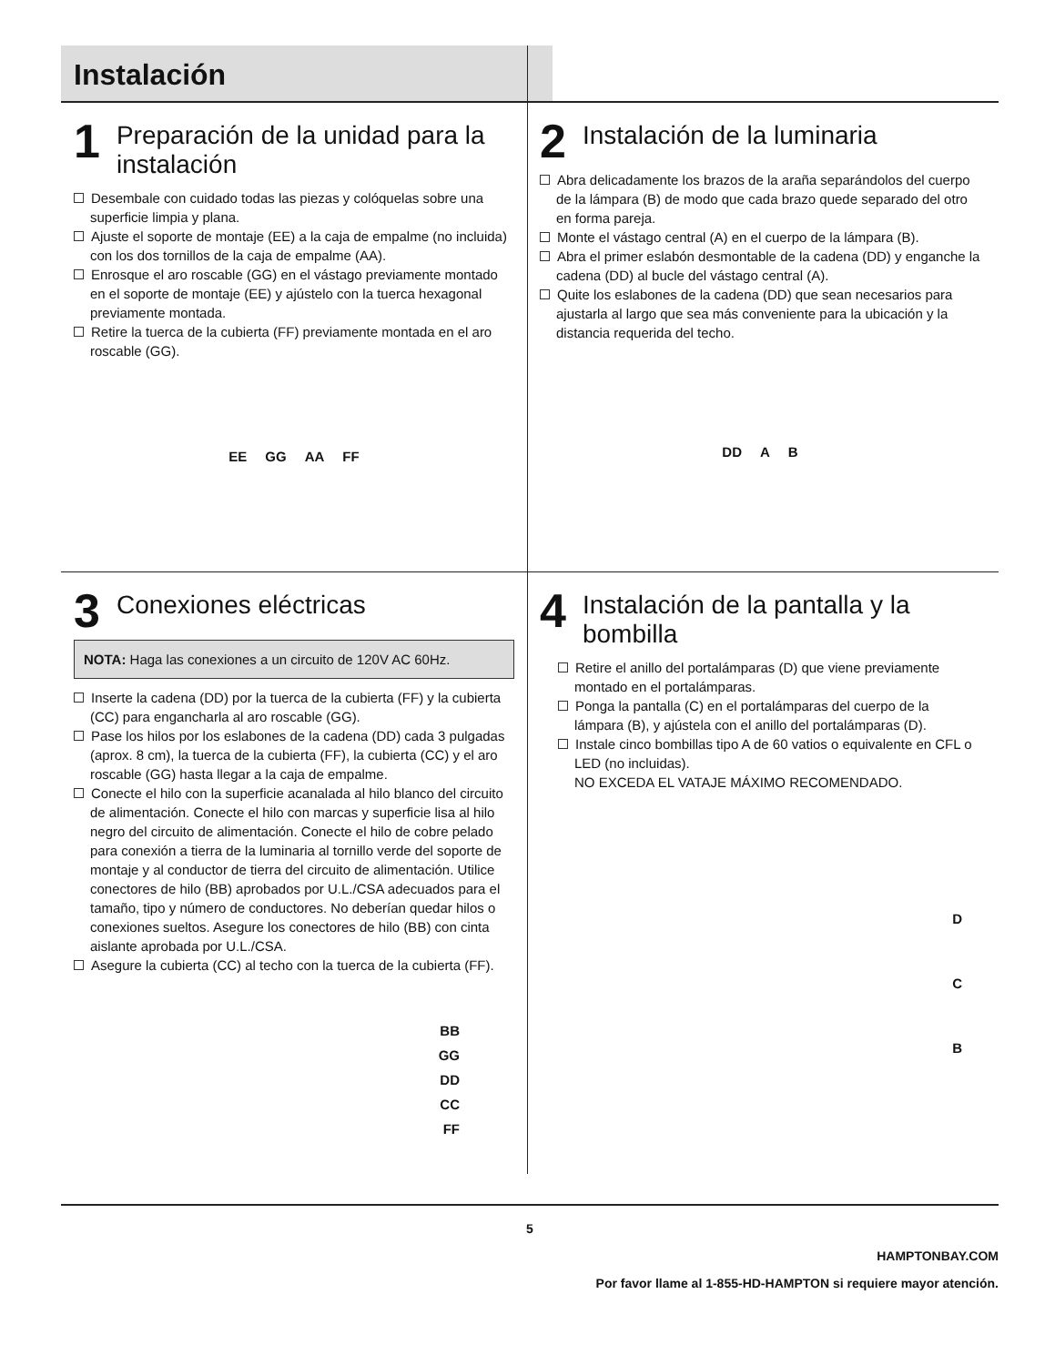Instalación
1 Preparación de la unidad para la instalación
Desembale con cuidado todas las piezas y colóquelas sobre una superficie limpia y plana.
Ajuste el soporte de montaje (EE) a la caja de empalme (no incluida) con los dos tornillos de la caja de empalme (AA).
Enrosque el aro roscable (GG) en el vástago previamente montado en el soporte de montaje (EE) y ajústelo con la tuerca hexagonal previamente montada.
Retire la tuerca de la cubierta (FF) previamente montada en el aro roscable (GG).
EE GG AA FF
2 Instalación de la luminaria
Abra delicadamente los brazos de la araña separándolos del cuerpo de la lámpara (B) de modo que cada brazo quede separado del otro en forma pareja.
Monte el vástago central (A) en el cuerpo de la lámpara (B).
Abra el primer eslabón desmontable de la cadena (DD) y enganche la cadena (DD) al bucle del vástago central (A).
Quite los eslabones de la cadena (DD) que sean necesarios para ajustarla al largo que sea más conveniente para la ubicación y la distancia requerida del techo.
DD A B
3 Conexiones eléctricas
NOTA: Haga las conexiones a un circuito de 120V AC 60Hz.
Inserte la cadena (DD) por la tuerca de la cubierta (FF) y la cubierta (CC) para engancharla al aro roscable (GG).
Pase los hilos por los eslabones de la cadena (DD) cada 3 pulgadas (aprox. 8 cm), la tuerca de la cubierta (FF), la cubierta (CC) y el aro roscable (GG) hasta llegar a la caja de empalme.
Conecte el hilo con la superficie acanalada al hilo blanco del circuito de alimentación. Conecte el hilo con marcas y superficie lisa al hilo negro del circuito de alimentación. Conecte el hilo de cobre pelado para conexión a tierra de la luminaria al tornillo verde del soporte de montaje y al conductor de tierra del circuito de alimentación. Utilice conectores de hilo (BB) aprobados por U.L./CSA adecuados para el tamaño, tipo y número de conductores. No deberían quedar hilos o conexiones sueltos. Asegure los conectores de hilo (BB) con cinta aislante aprobada por U.L./CSA.
Asegure la cubierta (CC) al techo con la tuerca de la cubierta (FF).
BB
GG
DD
CC
FF
4 Instalación de la pantalla y la bombilla
Retire el anillo del portalámparas (D) que viene previamente montado en el portalámparas.
Ponga la pantalla (C) en el portalámparas del cuerpo de la lámpara (B), y ajústela con el anillo del portalámparas (D).
Instale cinco bombillas tipo A de 60 vatios o equivalente en CFL o LED (no incluidas).
NO EXCEDA EL VATAJE MÁXIMO RECOMENDADO.
D
C
B
5
HAMPTONBAY.COM
Por favor llame al 1-855-HD-HAMPTON si requiere mayor atención.